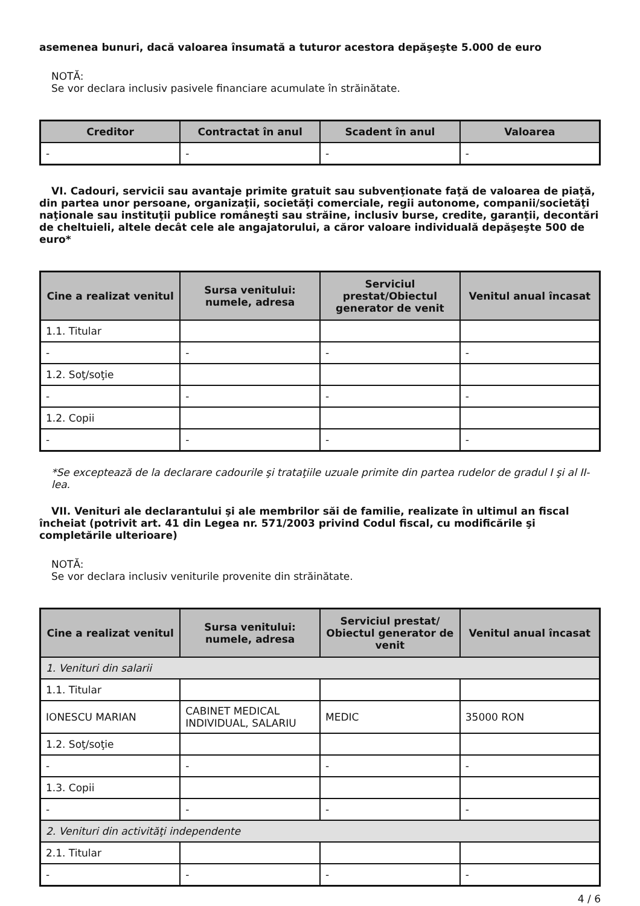asemenea bunuri, dacă valoarea însumată a tuturor acestora depăşeşte 5.000 de euro
NOTĂ:
Se vor declara inclusiv pasivele financiare acumulate în străinătate.
| Creditor | Contractat în anul | Scadent în anul | Valoarea |
| --- | --- | --- | --- |
| - | - | - | - |
VI. Cadouri, servicii sau avantaje primite gratuit sau subvenţionate faţă de valoarea de piaţă, din partea unor persoane, organizaţii, societăţi comerciale, regii autonome, companii/societăţi naţionale sau instituţii publice româneşti sau străine, inclusiv burse, credite, garanţii, decontări de cheltuieli, altele decât cele ale angajatorului, a căror valoare individuală depăşeşte 500 de euro*
| Cine a realizat venitul | Sursa venitului: numele, adresa | Serviciul prestat/Obiectul generator de venit | Venitul anual încasat |
| --- | --- | --- | --- |
| 1.1. Titular | | | |
| - | - | - | - |
| 1.2. Soţ/soţie | | | |
| - | - | - | - |
| 1.2. Copii | | | |
| - | - | - | - |
*Se exceptează de la declarare cadourile şi trataţiile uzuale primite din partea rudelor de gradul I şi al II-lea.
VII. Venituri ale declarantului şi ale membrilor săi de familie, realizate în ultimul an fiscal încheiat (potrivit art. 41 din Legea nr. 571/2003 privind Codul fiscal, cu modificările şi completările ulterioare)
NOTĂ:
Se vor declara inclusiv veniturile provenite din străinătate.
| Cine a realizat venitul | Sursa venitului: numele, adresa | Serviciul prestat/ Obiectul generator de venit | Venitul anual încasat |
| --- | --- | --- | --- |
| 1. Venituri din salarii | | | |
| 1.1. Titular | | | |
| IONESCU MARIAN | CABINET MEDICAL INDIVIDUAL, SALARIU | MEDIC | 35000 RON |
| 1.2. Soţ/soţie | | | |
| - | - | - | - |
| 1.3. Copii | | | |
| - | - | - | - |
| 2. Venituri din activităţi independente | | | |
| 2.1. Titular | | | |
| - | - | - | - |
4 / 6